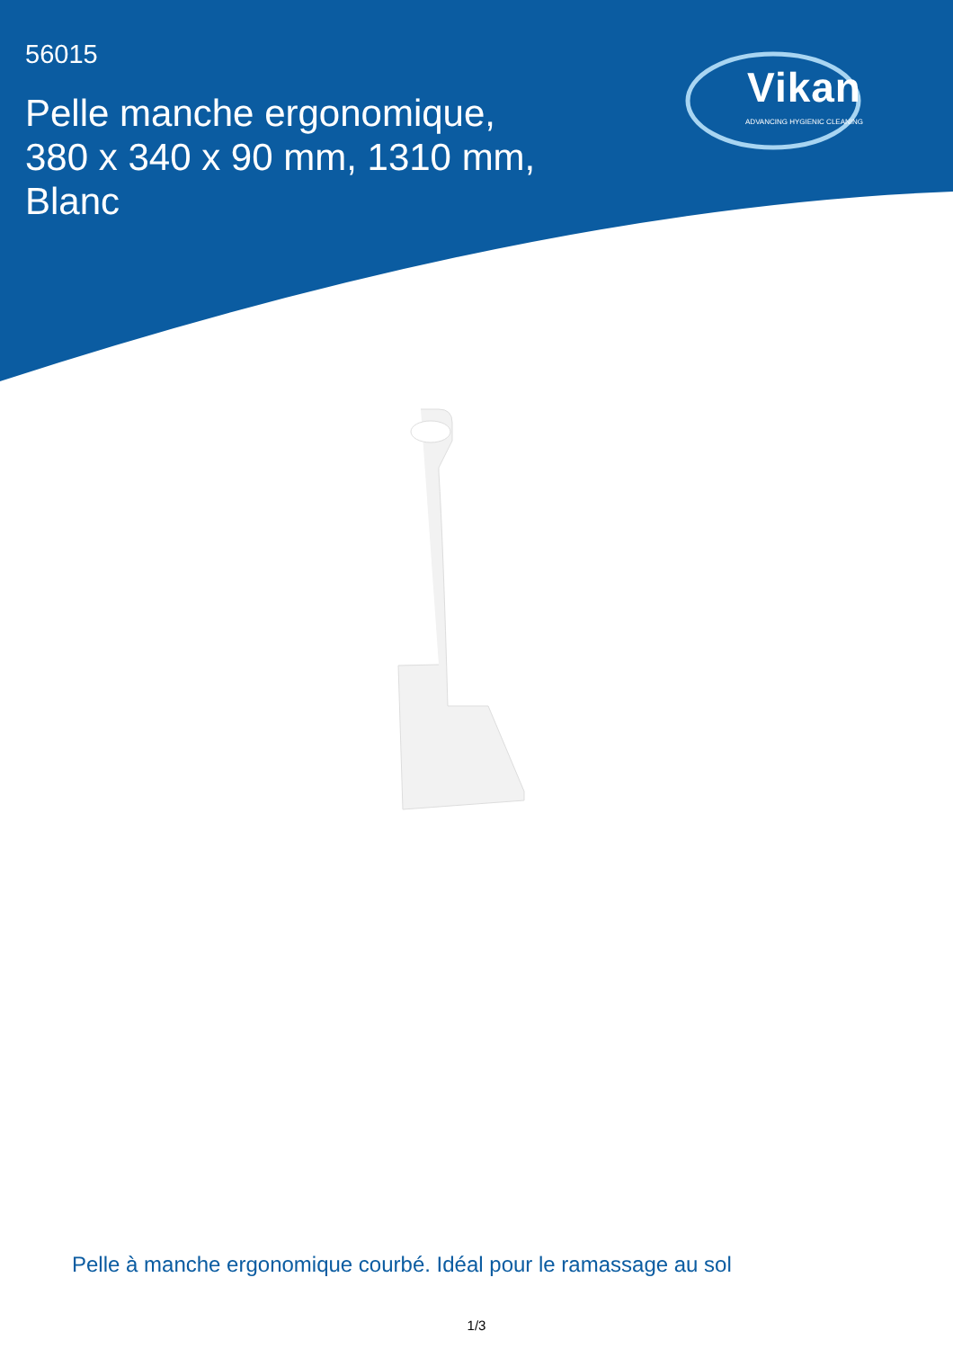56015
Pelle manche ergonomique, 380 x 340 x 90 mm, 1310 mm, Blanc
Vikan
ADVANCING HYGIENIC CLEANING
Pelle à manche ergonomique courbé. Idéal pour le ramassage au sol
1/3